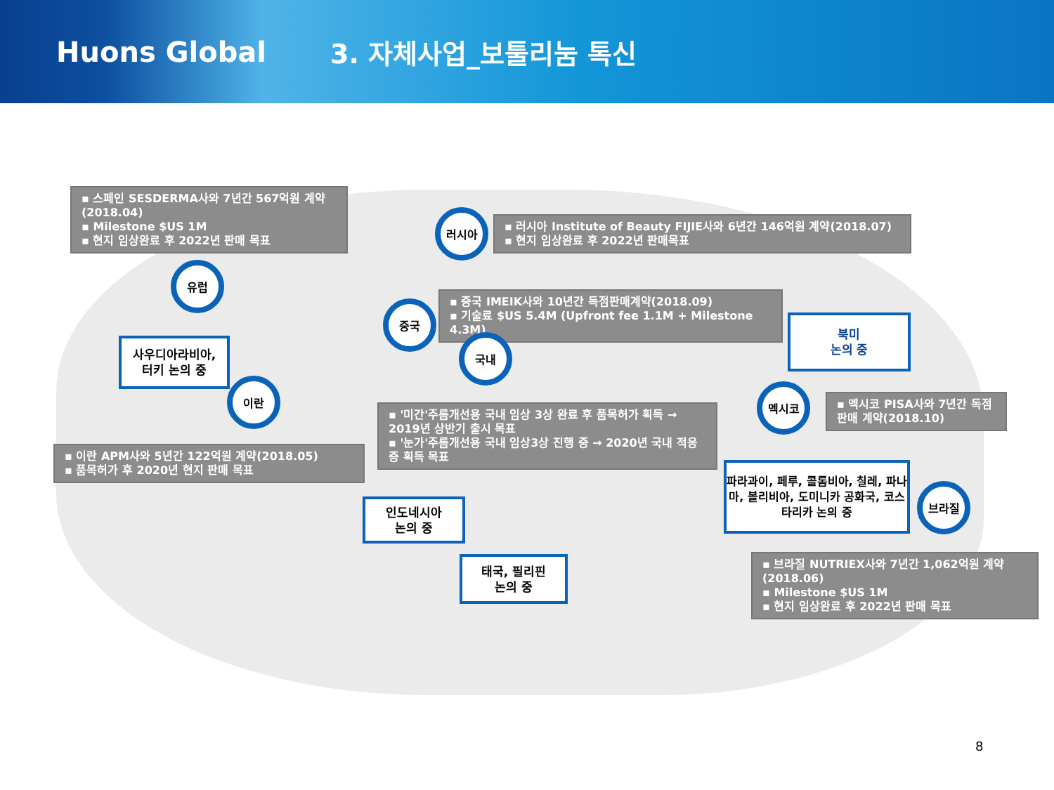Huons Global 3. 자체사업_보툴리눔 톡신
▪ 스페인 SESDERMA사와 7년간 567억원 계약(2018.04)
▪ Milestone $US 1M
▪ 현지 임상완료 후 2022년 판매 목표
러시아
▪ 러시아 Institute of Beauty FIJIE사와 6년간 146억원 계약(2018.07)
▪ 현지 임상완료 후 2022년 판매목표
유럽
▪ 중국 IMEIK사와 10년간 독점판매계약(2018.09)
▪ 기술료 $US 5.4M (Upfront fee 1.1M + Milestone 4.3M)
중국
북미
논의 중
국내
사우디아라비아,
터키 논의 중
이란 멕시코
▪ 멕시코 PISA사와 7년간 독점 판매 계약(2018.10)
▪ '미간'주름개선용 국내 임상 3상 완료 후 품목허가 획득 → 2019년 상반기 출시 목표
▪ '눈가'주름개선용 국내 임상3상 진행 중 → 2020년 국내 적응증 획득 목표
▪ 이란 APM사와 5년간 122억원 계약(2018.05)
▪ 품목허가 후 2020년 현지 판매 목표
파라과이, 페루, 콜롬비아, 칠레, 파나마, 볼리비아, 도미니카 공화국, 코스타리카 논의 중
브라질
인도네시아
논의 중
▪ 브라질 NUTRIEX사와 7년간 1,062억원 계약(2018.06)
▪ Milestone $US 1M
▪ 현지 임상완료 후 2022년 판매 목표
태국, 필리핀
논의 중
8